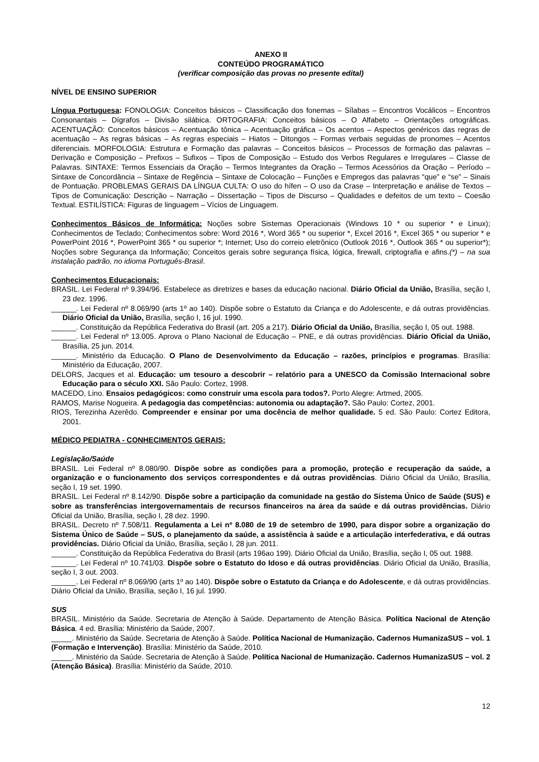ANEXO II
CONTEÚDO PROGRAMÁTICO
(verificar composição das provas no presente edital)
NÍVEL DE ENSINO SUPERIOR
Língua Portuguesa: FONOLOGIA: Conceitos básicos – Classificação dos fonemas – Sílabas – Encontros Vocálicos – Encontros Consonantais – Dígrafos – Divisão silábica. ORTOGRAFIA: Conceitos básicos – O Alfabeto – Orientações ortográficas. ACENTUAÇÃO: Conceitos básicos – Acentuação tônica – Acentuação gráfica – Os acentos – Aspectos genéricos das regras de acentuação – As regras básicas – As regras especiais – Hiatos – Ditongos – Formas verbais seguidas de pronomes – Acentos diferenciais. MORFOLOGIA: Estrutura e Formação das palavras – Conceitos básicos – Processos de formação das palavras – Derivação e Composição – Prefixos – Sufixos – Tipos de Composição – Estudo dos Verbos Regulares e Irregulares – Classe de Palavras. SINTAXE: Termos Essenciais da Oração – Termos Integrantes da Oração – Termos Acessórios da Oração – Período – Sintaxe de Concordância – Sintaxe de Regência – Sintaxe de Colocação – Funções e Empregos das palavras “que” e “se” – Sinais de Pontuação. PROBLEMAS GERAIS DA LÍNGUA CULTA: O uso do hífen – O uso da Crase – Interpretação e análise de Textos – Tipos de Comunicação: Descrição – Narração – Dissertação – Tipos de Discurso – Qualidades e defeitos de um texto – Coesão Textual. ESTILÍSTICA: Figuras de linguagem – Vícios de Linguagem.
Conhecimentos Básicos de Informática: Noções sobre Sistemas Operacionais (Windows 10 * ou superior * e Linux); Conhecimentos de Teclado; Conhecimentos sobre: Word 2016 *, Word 365 * ou superior *, Excel 2016 *, Excel 365 * ou superior * e PowerPoint 2016 *, PowerPoint 365 * ou superior *; Internet; Uso do correio eletrônico (Outlook 2016 *, Outlook 365 * ou superior*); Noções sobre Segurança da Informação; Conceitos gerais sobre segurança física, lógica, firewall, criptografia e afins.(*) – na sua instalação padrão, no idioma Português-Brasil.
Conhecimentos Educacionais:
BRASIL. Lei Federal nº 9.394/96. Estabelece as diretrizes e bases da educação nacional. Diário Oficial da União, Brasília, seção I, 23 dez. 1996.
______. Lei Federal nº 8.069/90 (arts 1º ao 140). Dispõe sobre o Estatuto da Criança e do Adolescente, e dá outras providências. Diário Oficial da União, Brasília, seção I, 16 jul. 1990.
______. Constituição da República Federativa do Brasil (art. 205 a 217). Diário Oficial da União, Brasília, seção I, 05 out. 1988.
______. Lei Federal nº 13.005. Aprova o Plano Nacional de Educação – PNE, e dá outras providências. Diário Oficial da União, Brasília, 25 jun. 2014.
______. Ministério da Educação. O Plano de Desenvolvimento da Educação – razões, princípios e programas. Brasília: Ministério da Educação, 2007.
DELORS, Jacques et al. Educação: um tesouro a descobrir – relatório para a UNESCO da Comissão Internacional sobre Educação para o século XXI. São Paulo: Cortez, 1998.
MACEDO, Lino. Ensaios pedagógicos: como construir uma escola para todos?. Porto Alegre: Artmed, 2005.
RAMOS, Marise Nogueira. A pedagogia das competências: autonomia ou adaptação?. São Paulo: Cortez, 2001.
RIOS, Terezinha Azerêdo. Compreender e ensinar por uma docência de melhor qualidade. 5 ed. São Paulo: Cortez Editora, 2001.
MÉDICO PEDIATRA - CONHECIMENTOS GERAIS:
Legislação/Saúde
BRASIL. Lei Federal nº 8.080/90. Dispõe sobre as condições para a promoção, proteção e recuperação da saúde, a organização e o funcionamento dos serviços correspondentes e dá outras providências. Diário Oficial da União, Brasília, seção I, 19 set. 1990.
BRASIL. Lei Federal nº 8.142/90. Dispõe sobre a participação da comunidade na gestão do Sistema Único de Saúde (SUS) e sobre as transferências intergovernamentais de recursos financeiros na área da saúde e dá outras providências. Diário Oficial da União, Brasília, seção I, 28 dez. 1990.
BRASIL. Decreto nº 7.508/11. Regulamenta a Lei nº 8.080 de 19 de setembro de 1990, para dispor sobre a organização do Sistema Único de Saúde – SUS, o planejamento da saúde, a assistência à saúde e a articulação interfederativa, e dá outras providências. Diário Oficial da União, Brasília, seção I, 28 jun. 2011.
______. Constituição da República Federativa do Brasil (arts 196ao 199). Diário Oficial da União, Brasília, seção I, 05 out. 1988.
______. Lei Federal nº 10.741/03. Dispõe sobre o Estatuto do Idoso e dá outras providências. Diário Oficial da União, Brasília, seção I, 3 out. 2003.
______. Lei Federal nº 8.069/90 (arts 1º ao 140). Dispõe sobre o Estatuto da Criança e do Adolescente, e dá outras providências. Diário Oficial da União, Brasília, seção I, 16 jul. 1990.
SUS
BRASIL. Ministério da Saúde. Secretaria de Atenção à Saúde. Departamento de Atenção Básica. Política Nacional de Atenção Básica. 4 ed. Brasília: Ministério da Saúde, 2007.
_____. Ministério da Saúde. Secretaria de Atenção à Saúde. Política Nacional de Humanização. Cadernos HumanizaSUS – vol. 1 (Formação e Intervenção). Brasília: Ministério da Saúde, 2010.
_____. Ministério da Saúde. Secretaria de Atenção à Saúde. Política Nacional de Humanização. Cadernos HumanizaSUS – vol. 2 (Atenção Básica). Brasília: Ministério da Saúde, 2010.
12